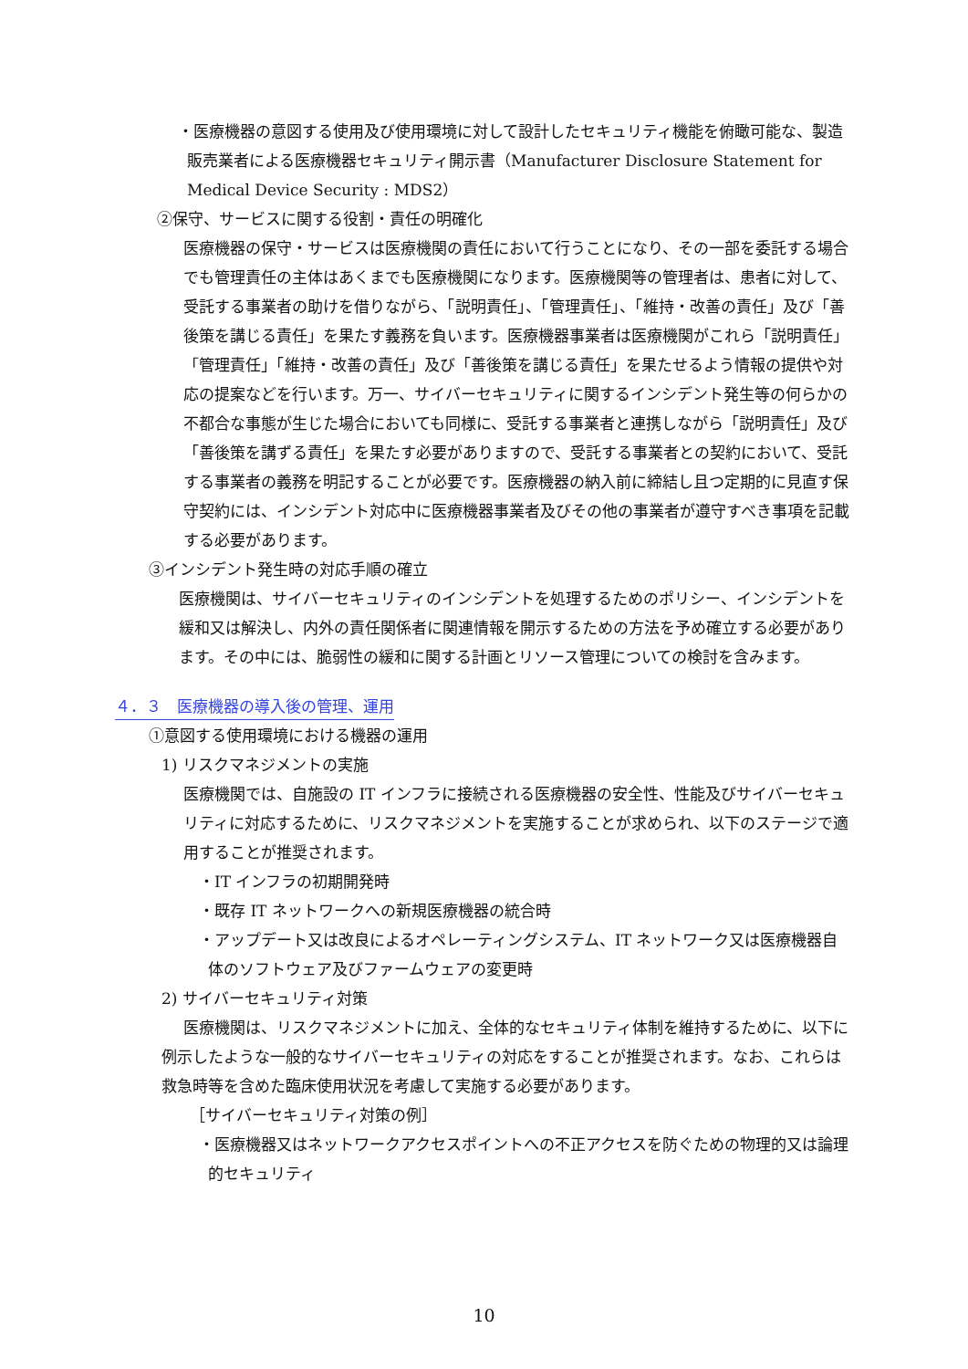・医療機器の意図する使用及び使用環境に対して設計したセキュリティ機能を俯瞰可能な、製造販売業者による医療機器セキュリティ開示書（Manufacturer Disclosure Statement for Medical Device Security : MDS2）
②保守、サービスに関する役割・責任の明確化
医療機器の保守・サービスは医療機関の責任において行うことになり、その一部を委託する場合でも管理責任の主体はあくまでも医療機関になります。医療機関等の管理者は、患者に対して、受託する事業者の助けを借りながら、「説明責任」、「管理責任」、「維持・改善の責任」及び「善後策を講じる責任」を果たす義務を負います。医療機器事業者は医療機関がこれら「説明責任」「管理責任」「維持・改善の責任」及び「善後策を講じる責任」を果たせるよう情報の提供や対応の提案などを行います。万一、サイバーセキュリティに関するインシデント発生等の何らかの不都合な事態が生じた場合においても同様に、受託する事業者と連携しながら「説明責任」及び「善後策を講ずる責任」を果たす必要がありますので、受託する事業者との契約において、受託する事業者の義務を明記することが必要です。医療機器の納入前に締結し且つ定期的に見直す保守契約には、インシデント対応中に医療機器事業者及びその他の事業者が遵守すべき事項を記載する必要があります。
③インシデント発生時の対応手順の確立
医療機関は、サイバーセキュリティのインシデントを処理するためのポリシー、インシデントを緩和又は解決し、内外の責任関係者に関連情報を開示するための方法を予め確立する必要があります。その中には、脆弱性の緩和に関する計画とリソース管理についての検討を含みます。
４．３　医療機器の導入後の管理、運用
①意図する使用環境における機器の運用
1) リスクマネジメントの実施
医療機関では、自施設の IT インフラに接続される医療機器の安全性、性能及びサイバーセキュリティに対応するために、リスクマネジメントを実施することが求められ、以下のステージで適用することが推奨されます。
・IT インフラの初期開発時
・既存 IT ネットワークへの新規医療機器の統合時
・アップデート又は改良によるオペレーティングシステム、IT ネットワーク又は医療機器自体のソフトウェア及びファームウェアの変更時
2) サイバーセキュリティ対策
医療機関は、リスクマネジメントに加え、全体的なセキュリティ体制を維持するために、以下に例示したような一般的なサイバーセキュリティの対応をすることが推奨されます。なお、これらは救急時等を含めた臨床使用状況を考慮して実施する必要があります。
［サイバーセキュリティ対策の例］
・医療機器又はネットワークアクセスポイントへの不正アクセスを防ぐための物理的又は論理的セキュリティ
10